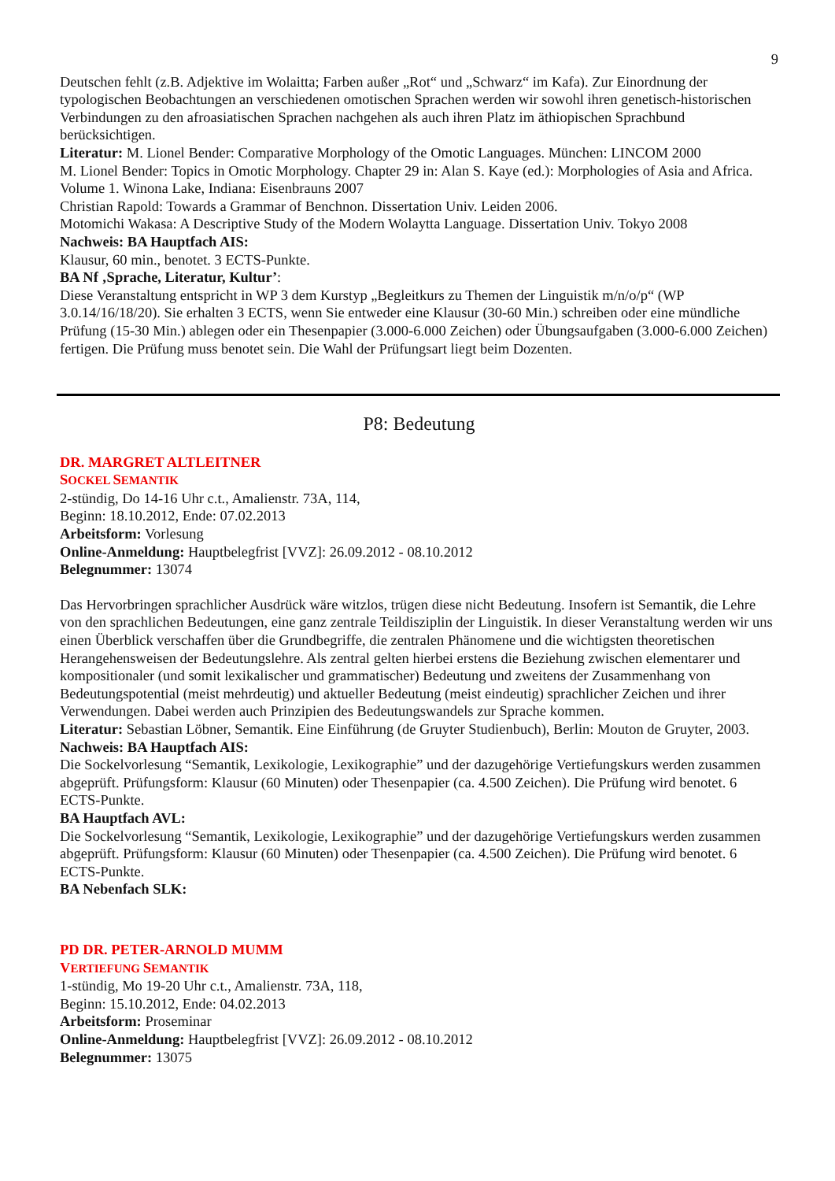9
Deutschen fehlt (z.B. Adjektive im Wolaitta; Farben außer „Rot“ und „Schwarz“ im Kafa). Zur Einordnung der typologischen Beobachtungen an verschiedenen omotischen Sprachen werden wir sowohl ihren genetisch-historischen Verbindungen zu den afroasiatischen Sprachen nachgehen als auch ihren Platz im äthiopischen Sprachbund berücksichtigen.
Literatur: M. Lionel Bender: Comparative Morphology of the Omotic Languages. München: LINCOM 2000
M. Lionel Bender: Topics in Omotic Morphology. Chapter 29 in: Alan S. Kaye (ed.): Morphologies of Asia and Africa. Volume 1. Winona Lake, Indiana: Eisenbrauns 2007
Christian Rapold: Towards a Grammar of Benchnon. Dissertation Univ. Leiden 2006.
Motomichi Wakasa: A Descriptive Study of the Modern Wolaytta Language. Dissertation Univ. Tokyo 2008
Nachweis: BA Hauptfach AIS:
Klausur, 60 min., benotet. 3 ECTS-Punkte.
BA Nf ‚Sprache, Literatur, Kultur’:
Diese Veranstaltung entspricht in WP 3 dem Kurstyp „Begleitkurs zu Themen der Linguistik m/n/o/p“ (WP 3.0.14/16/18/20). Sie erhalten 3 ECTS, wenn Sie entweder eine Klausur (30-60 Min.) schreiben oder eine mündliche Prüfung (15-30 Min.) ablegen oder ein Thesenpapier (3.000-6.000 Zeichen) oder Übungsaufgaben (3.000-6.000 Zeichen) fertigen. Die Prüfung muss benotet sein. Die Wahl der Prüfungsart liegt beim Dozenten.
P8: Bedeutung
DR. MARGRET ALTLEITNER
SOCKEL SEMANTIK
2-stündig, Do 14-16 Uhr c.t., Amalienstr. 73A, 114,
Beginn: 18.10.2012, Ende: 07.02.2013
Arbeitsform: Vorlesung
Online-Anmeldung: Hauptbelegfrist [VVZ]: 26.09.2012 - 08.10.2012
Belegnummer: 13074
Das Hervorbringen sprachlicher Ausdrück wäre witzlos, trügen diese nicht Bedeutung. Insofern ist Semantik, die Lehre von den sprachlichen Bedeutungen, eine ganz zentrale Teildisziplin der Linguistik. In dieser Veranstaltung werden wir uns einen Überblick verschaffen über die Grundbegriffe, die zentralen Phänomene und die wichtigsten theoretischen Herangehensweisen der Bedeutungslehre. Als zentral gelten hierbei erstens die Beziehung zwischen elementarer und kompositionaler (und somit lexikalischer und grammatischer) Bedeutung und zweitens der Zusammenhang von Bedeutungspotential (meist mehrdeutig) und aktueller Bedeutung (meist eindeutig) sprachlicher Zeichen und ihrer Verwendungen. Dabei werden auch Prinzipien des Bedeutungswandels zur Sprache kommen.
Literatur: Sebastian Löbner, Semantik. Eine Einführung (de Gruyter Studienbuch), Berlin: Mouton de Gruyter, 2003.
Nachweis: BA Hauptfach AIS:
Die Sockelvorlesung “Semantik, Lexikologie, Lexikographie” und der dazugehörige Vertiefungskurs werden zusammen abgeprüft. Prüfungsform: Klausur (60 Minuten) oder Thesenpapier (ca. 4.500 Zeichen). Die Prüfung wird benotet. 6 ECTS-Punkte.
BA Hauptfach AVL:
Die Sockelvorlesung “Semantik, Lexikologie, Lexikographie” und der dazugehörige Vertiefungskurs werden zusammen abgeprüft. Prüfungsform: Klausur (60 Minuten) oder Thesenpapier (ca. 4.500 Zeichen). Die Prüfung wird benotet. 6 ECTS-Punkte.
BA Nebenfach SLK:
PD DR. PETER-ARNOLD MUMM
VERTIEFUNG SEMANTIK
1-stündig, Mo 19-20 Uhr c.t., Amalienstr. 73A, 118,
Beginn: 15.10.2012, Ende: 04.02.2013
Arbeitsform: Proseminar
Online-Anmeldung: Hauptbelegfrist [VVZ]: 26.09.2012 - 08.10.2012
Belegnummer: 13075